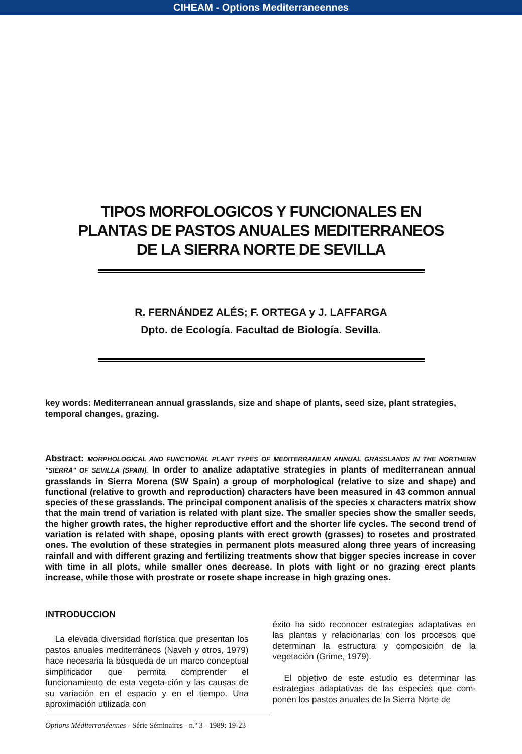CIHEAM - Options Mediterraneennes
TIPOS MORFOLOGICOS Y FUNCIONALES EN
PLANTAS DE PASTOS ANUALES MEDITERRANEOS
DE LA SIERRA NORTE DE SEVILLA
R. FERNÁNDEZ ALÉS; F. ORTEGA y J. LAFFARGA
Dpto. de Ecología. Facultad de Biología. Sevilla.
key words: Mediterranean annual grasslands, size and shape of plants, seed size, plant strategies, temporal changes, grazing.
Abstract: MORPHOLOGICAL AND FUNCTIONAL PLANT TYPES OF MEDITERRANEAN ANNUAL GRASSLANDS IN THE NORTHERN "SIERRA" OF SEVILLA (SPAIN). In order to analize adaptative strategies in plants of mediterranean annual grasslands in Sierra Morena (SW Spain) a group of morphological (relative to size and shape) and functional (relative to growth and reproduction) characters have been measured in 43 common annual species of these grasslands. The principal component analisis of the species x characters matrix show that the main trend of variation is related with plant size. The smaller species show the smaller seeds, the higher growth rates, the higher reproductive effort and the shorter life cycles. The second trend of variation is related with shape, oposing plants with erect growth (grasses) to rosetes and prostrated ones. The evolution of these strategies in permanent plots measured along three years of increasing rainfall and with different grazing and fertilizing treatments show that bigger species increase in cover with time in all plots, while smaller ones decrease. In plots with light or no grazing erect plants increase, while those with prostrate or rosete shape increase in high grazing ones.
INTRODUCCION
La elevada diversidad florística que presentan los pastos anuales mediterráneos (Naveh y otros, 1979) hace necesaria la búsqueda de un marco conceptual simplificador que permita comprender el funcionamiento de esta vegeta-ción y las causas de su variación en el espacio y en el tiempo. Una aproximación utilizada con
éxito ha sido reconocer estrategias adaptativas en las plantas y relacionarlas con los procesos que determinan la estructura y composición de la vegetación (Grime, 1979).
El objetivo de este estudio es determinar las estrategias adaptativas de las especies que com-ponen los pastos anuales de la Sierra Norte de
Options Méditerranéennes - Série Séminaires - n.º 3 - 1989: 19-23